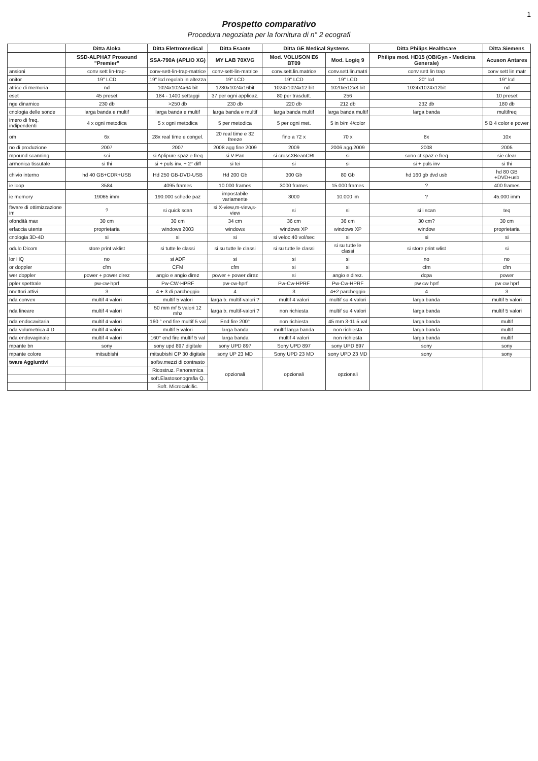1
Prospetto comparativo
Procedura negoziata per la fornitura di n° 2 ecografi
| | Ditta Aloka | Ditta Elettromedical | Ditta Esaote | Ditta GE Medical Systems | | Ditta Philips Healthcare | Ditta Siemens |
| --- | --- | --- | --- | --- | --- | --- | --- |
| | SSD-ALPHA7 Prosound "Premier" | SSA-790A (APLIO XG) | MY LAB 70XVG | Mod. VOLUSON E6 BT09 | Mod. Logiq 9 | Philips mod. HD15 (OB/Gyn - Medicina Generale) | Acuson Antares |
| ansioni | conv sett lin-trap- | conv-sett-lin-trap-matrice | conv-sett-lin-matrice | conv.sett.lin.matrice | conv.sett.lin.matri | conv sett lin trap | conv sett lin matr |
| onitor | 19" LCD | 19" lcd regolab in altezza | 19" LCD | 19" LCD | 19" LCD | 20" lcd | 19" lcd |
| atrice di memoria | nd | 1024x1024x64 bit | 1280x1024x16bit | 1024x1024x12 bit | 1020x512x8 bit | 1024x1024x12bit | nd |
| eset | 45 preset | 184 - 1400 settaggi | 37 per ogni applicaz. | 80 per trasdutt. | 256 | | 10 preset |
| nge dinamico | 230 db | >250 db | 230 db | 220 db | 212 db | 232 db | 180 db |
| cnologia delle sonde | larga banda e multif | larga banda e multif | larga banda e multif | larga banda multif | larga banda multif | larga banda | multifreq |
| imero di freq. indipendenti | 4 x ogni metodica | 5 x ogni metodica | 5 per metodica | 5 per ogni met. | 5 in b/m 4/color | | 5 B 4 color e power |
| om | 6x | 28x real time e congel. | 20 real time e 32 freeze | fino a 72 x | 70 x | 8x | 10x |
| no di produzione | 2007 | 2007 | 2008 agg fine 2009 | 2009 | 2006 agg.2009 | 2008 | 2005 |
| mpound scanning | sci | si Aplipure spaz e freq | si V-Pan | si crossXBeanCRI | si | sono ct spaz e freq | sie clear |
| armonica tissutale | si thi | si + puls inv. + 2° diff | si tei | si | si | si + puls inv | si thi |
| chivio interno | hd 40 GB+CDR+USB | Hd 250 GB-DVD-USB | Hd 200 Gb | 300 Gb | 80 Gb | hd 160 gb dvd usb | hd 80 GB +DVD+usb |
| ie loop | 3584 | 4095 frames | 10.000 frames | 3000 frames | 15.000 frames | ? | 400 frames |
| ie memory | 19065 imm | 190.000 schede paz | impostabile variamente | 3000 | 10.000 im | ? | 45.000 imm |
| ftware di ottimizzazione im | ? | si quick scan | si X-view,m-view,s-view | si | si | si i scan | teq |
| ofondità max | 30 cm | 30 cm | 34 cm | 36 cm | 36 cm | 30 cm? | 30 cm |
| erfaccia utente | proprietaria | windows 2003 | windows | windows XP | windows XP | window | proprietaria |
| cnologia 3D-4D | si | si | si | si veloc 40 vol/sec | si | si | si |
| odulo Dicom | store print wklist | si tutte le classi | si su tutte le classi | si su tutte le classi | si su tutte le classi | si store print wlist | si |
| lor HQ | no | si ADF | si | si | si | no | no |
| or doppler | cfm | CFM | cfm | si | si | cfm | cfm |
| wer doppler | power + power direz | angio e angio direz | power + power direz | si | angio e direz. | dcpa | power |
| ppler spettrale | pw-cw-hprf | Pw-CW-HPRF | pw-cw-hprf | Pw-Cw-HPRF | Pw-Cw-HPRF | pw cw hprf | pw cw hprf |
| nnettori attivi | 3 | 4 + 3 di parcheggio | 4 | 3 | 4+2 parcheggio | 4 | 3 |
| nda convex | multif 4 valori | multif 5 valori | larga b. multif-valori ? | multif 4 valori | multif su 4 valori | larga banda | multif 5 valori |
| nda lineare | multif 4 valori | 50 mm mf 5 valori 12 mhz | larga b. multif-valori ? | non richiesta | multif su 4 valori | larga banda | multif 5 valori |
| nda endocavitaria | multif 4 valori | 160 ° end fire multif 5 val | End fire 200° | non richiesta | 45 mm 3-11 5 val | larga banda | multif |
| nda volumetrica 4 D | multif 4 valori | multif 5 valori | larga banda | multif larga banda | non richiesta | larga banda | multif |
| nda endovaginale | multif 4 valori | 160° end fire multif 5 val | larga banda | multif 4 valori | non richiesta | larga banda | multif |
| mpante bn | sony | sony upd 897 digitale | sony UPD 897 | Sony UPD 897 | sony UPD 897 | sony | sony |
| mpante colore | mitsubishi | mitsubishi CP 30 digitale | sony UP 23 MD | Sony UPD 23 MD | sony UPD 23 MD | sony | sony |
| tware Aggiuntivi | | softw.mezzi di contrasto | opzionali | opzionali | opzionali | | |
| | | Ricostruz. Panoramica | | | | | |
| | | soft.Elastosonografia Q. | | | | | |
| | | Soft. Microcalcific. | | | | | |